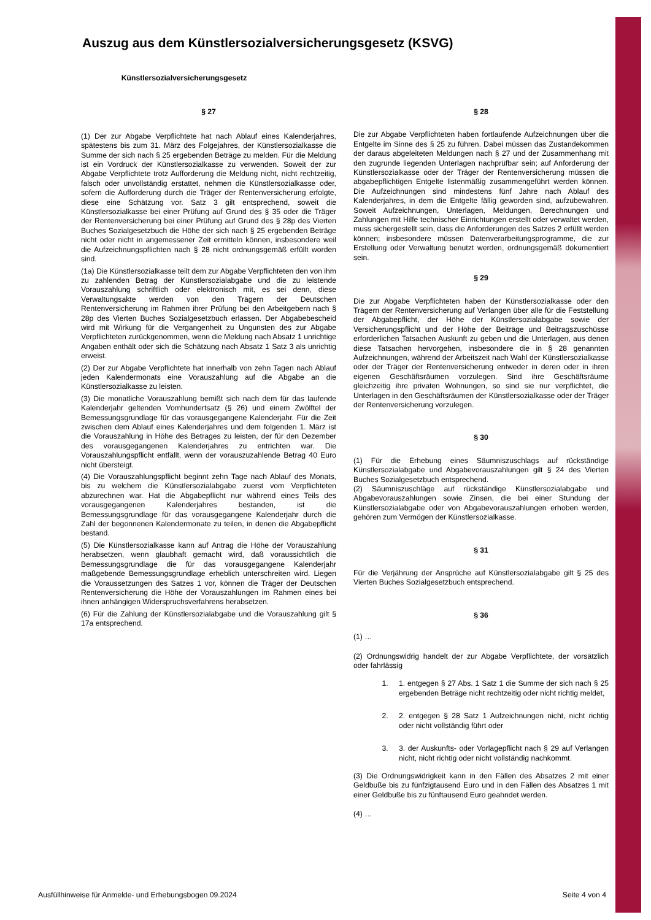Auszug aus dem Künstlersozialversicherungsgesetz (KSVG)
Künstlersozialversicherungsgesetz
§ 27
(1) Der zur Abgabe Verpflichtete hat nach Ablauf eines Kalenderjahres, spätestens bis zum 31. März des Folgejahres, der Künstlersozialkasse die Summe der sich nach § 25 ergebenden Beträge zu melden. Für die Meldung ist ein Vordruck der Künstlersozialkasse zu verwenden. Soweit der zur Abgabe Verpflichtete trotz Aufforderung die Meldung nicht, nicht rechtzeitig, falsch oder unvollständig erstattet, nehmen die Künstlersozialkasse oder, sofern die Aufforderung durch die Träger der Rentenversicherung erfolgte, diese eine Schätzung vor. Satz 3 gilt entsprechend, soweit die Künstlersozialkasse bei einer Prüfung auf Grund des § 35 oder die Träger der Rentenversicherung bei einer Prüfung auf Grund des § 28p des Vierten Buches Sozialgesetzbuch die Höhe der sich nach § 25 ergebenden Beträge nicht oder nicht in angemessener Zeit ermitteln können, insbesondere weil die Aufzeichnungspflichten nach § 28 nicht ordnungsgemäß erfüllt worden sind.
(1a) Die Künstlersozialkasse teilt dem zur Abgabe Verpflichteten den von ihm zu zahlenden Betrag der Künstlersozialabgabe und die zu leistende Vorauszahlung schriftlich oder elektronisch mit, es sei denn, diese Verwaltungsakte werden von den Trägern der Deutschen Rentenversicherung im Rahmen ihrer Prüfung bei den Arbeitgebern nach § 28p des Vierten Buches Sozialgesetzbuch erlassen. Der Abgabebescheid wird mit Wirkung für die Vergangenheit zu Ungunsten des zur Abgabe Verpflichteten zurückgenommen, wenn die Meldung nach Absatz 1 unrichtige Angaben enthält oder sich die Schätzung nach Absatz 1 Satz 3 als unrichtig erweist.
(2) Der zur Abgabe Verpflichtete hat innerhalb von zehn Tagen nach Ablauf jeden Kalendermonats eine Vorauszahlung auf die Abgabe an die Künstlersozialkasse zu leisten.
(3) Die monatliche Vorauszahlung bemißt sich nach dem für das laufende Kalenderjahr geltenden Vomhundertsatz (§ 26) und einem Zwölftel der Bemessungsgrundlage für das vorausgegangene Kalenderjahr. Für die Zeit zwischen dem Ablauf eines Kalenderjahres und dem folgenden 1. März ist die Vorauszahlung in Höhe des Betrages zu leisten, der für den Dezember des vorausgegangenen Kalenderjahres zu entrichten war. Die Vorauszahlungspflicht entfällt, wenn der vorauszuzahlende Betrag 40 Euro nicht übersteigt.
(4) Die Vorauszahlungspflicht beginnt zehn Tage nach Ablauf des Monats, bis zu welchem die Künstlersozialabgabe zuerst vom Verpflichteten abzurechnen war. Hat die Abgabepflicht nur während eines Teils des vorausgegangenen Kalenderjahres bestanden, ist die Bemessungsgrundlage für das vorausgegangene Kalenderjahr durch die Zahl der begonnenen Kalendermonate zu teilen, in denen die Abgabepflicht bestand.
(5) Die Künstlersozialkasse kann auf Antrag die Höhe der Vorauszahlung herabsetzen, wenn glaubhaft gemacht wird, daß voraussichtlich die Bemessungsgrundlage die für das vorausgegangene Kalenderjahr maßgebende Bemessungsgrundlage erheblich unterschreiten wird. Liegen die Voraussetzungen des Satzes 1 vor, können die Träger der Deutschen Rentenversicherung die Höhe der Vorauszahlungen im Rahmen eines bei ihnen anhängigen Widerspruchsverfahrens herabsetzen.
(6) Für die Zahlung der Künstlersozialabgabe und die Vorauszahlung gilt § 17a entsprechend.
§ 28
Die zur Abgabe Verpflichteten haben fortlaufende Aufzeichnungen über die Entgelte im Sinne des § 25 zu führen. Dabei müssen das Zustandekommen der daraus abgeleiteten Meldungen nach § 27 und der Zusammenhang mit den zugrunde liegenden Unterlagen nachprüfbar sein; auf Anforderung der Künstlersozialkasse oder der Träger der Rentenversicherung müssen die abgabepflichtigen Entgelte listenmäßig zusammengeführt werden können. Die Aufzeichnungen sind mindestens fünf Jahre nach Ablauf des Kalenderjahres, in dem die Entgelte fällig geworden sind, aufzubewahren. Soweit Aufzeichnungen, Unterlagen, Meldungen, Berechnungen und Zahlungen mit Hilfe technischer Einrichtungen erstellt oder verwaltet werden, muss sichergestellt sein, dass die Anforderungen des Satzes 2 erfüllt werden können; insbesondere müssen Datenverarbeitungsprogramme, die zur Erstellung oder Verwaltung benutzt werden, ordnungsgemäß dokumentiert sein.
§ 29
Die zur Abgabe Verpflichteten haben der Künstlersozialkasse oder den Trägern der Rentenversicherung auf Verlangen über alle für die Feststellung der Abgabepflicht, der Höhe der Künstlersozialabgabe sowie der Versicherungspflicht und der Höhe der Beiträge und Beitragszuschüsse erforderlichen Tatsachen Auskunft zu geben und die Unterlagen, aus denen diese Tatsachen hervorgehen, insbesondere die in § 28 genannten Aufzeichnungen, während der Arbeitszeit nach Wahl der Künstlersozialkasse oder der Träger der Rentenversicherung entweder in deren oder in ihren eigenen Geschäftsräumen vorzulegen. Sind ihre Geschäftsräume gleichzeitig ihre privaten Wohnungen, so sind sie nur verpflichtet, die Unterlagen in den Geschäftsräumen der Künstlersozialkasse oder der Träger der Rentenversicherung vorzulegen.
§ 30
(1) Für die Erhebung eines Säumniszuschlags auf rückständige Künstlersozialabgabe und Abgabevorauszahlungen gilt § 24 des Vierten Buches Sozialgesetzbuch entsprechend.
(2) Säumniszuschläge auf rückständige Künstlersozialabgabe und Abgabevorauszahlungen sowie Zinsen, die bei einer Stundung der Künstlersozialabgabe oder von Abgabevorauszahlungen erhoben werden, gehören zum Vermögen der Künstlersozialkasse.
§ 31
Für die Verjährung der Ansprüche auf Künstlersozialabgabe gilt § 25 des Vierten Buches Sozialgesetzbuch entsprechend.
§ 36
(1) …
(2) Ordnungswidrig handelt der zur Abgabe Verpflichtete, der vorsätzlich oder fahrlässig
1. 1. entgegen § 27 Abs. 1 Satz 1 die Summe der sich nach § 25 ergebenden Beträge nicht rechtzeitig oder nicht richtig meldet,
2. 2. entgegen § 28 Satz 1 Aufzeichnungen nicht, nicht richtig oder nicht vollständig führt oder
3. 3. der Auskunfts- oder Vorlagepflicht nach § 29 auf Verlangen nicht, nicht richtig oder nicht vollständig nachkommt.
(3) Die Ordnungswidrigkeit kann in den Fällen des Absatzes 2 mit einer Geldbuße bis zu fünfzigtausend Euro und in den Fällen des Absatzes 1 mit einer Geldbuße bis zu fünftausend Euro geahndet werden.
(4) …
Ausfüllhinweise für Anmelde- und Erhebungsbogen 09.2024 Seite 4 von 4